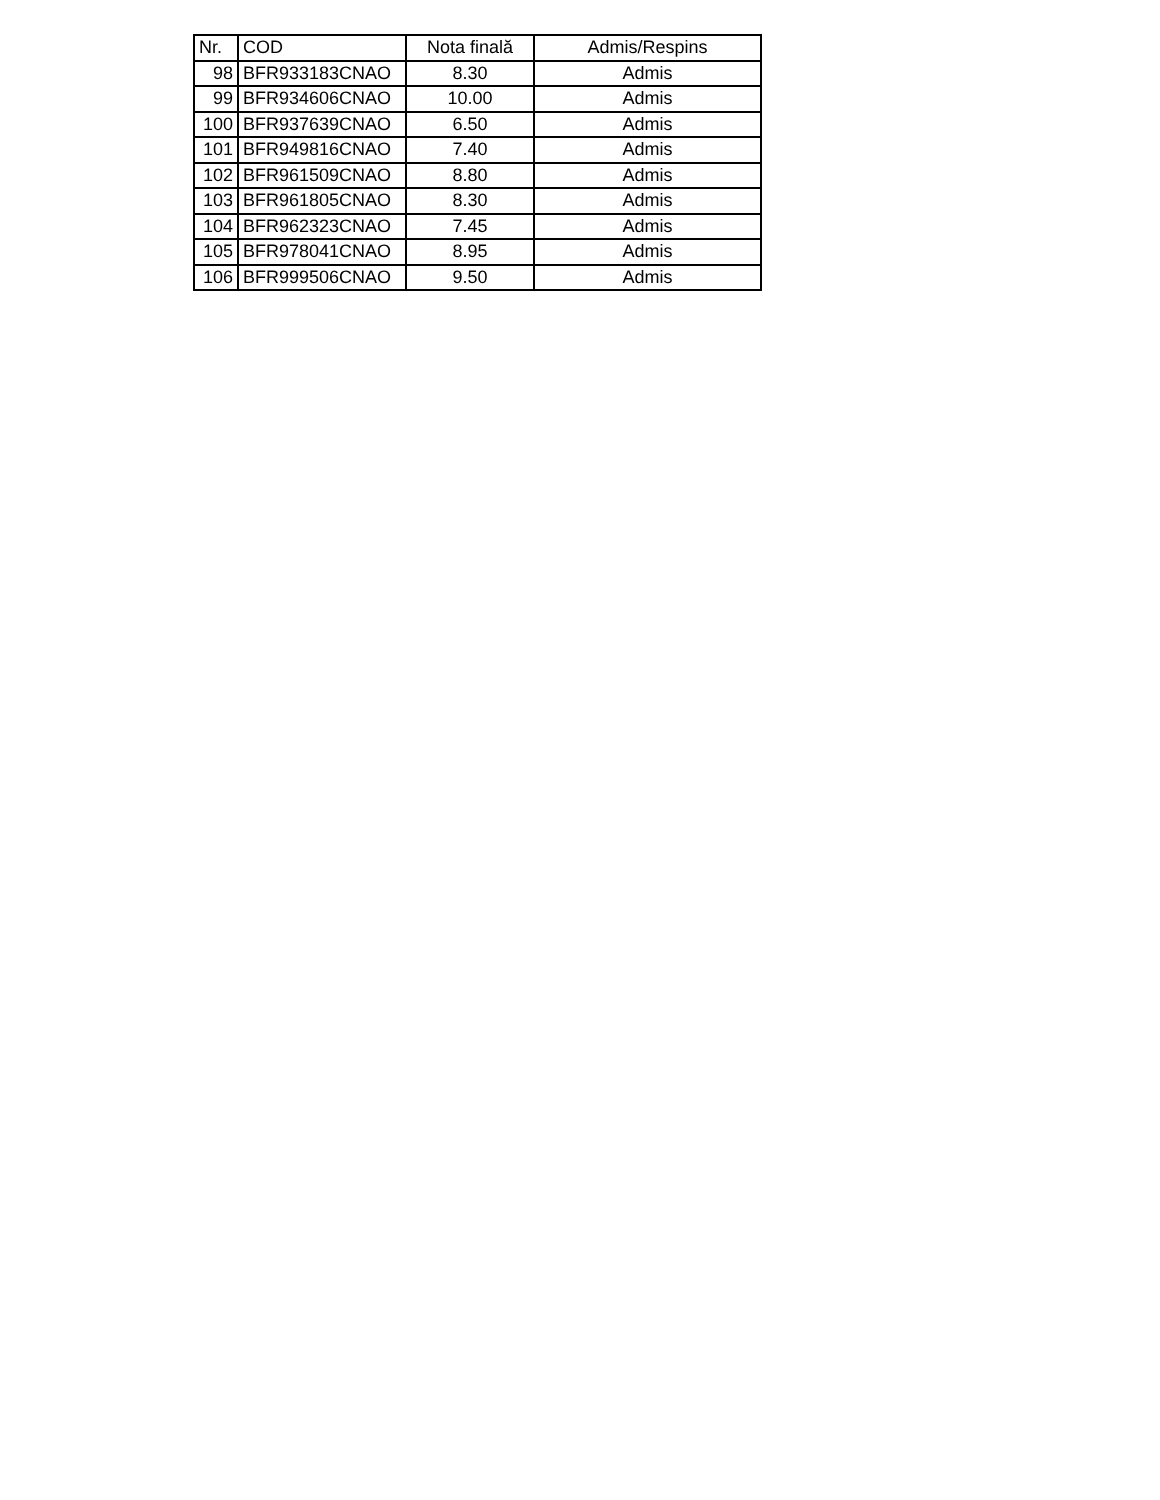| Nr. | COD | Nota finală | Admis/Respins |
| --- | --- | --- | --- |
| 98 | BFR933183CNAO | 8.30 | Admis |
| 99 | BFR934606CNAO | 10.00 | Admis |
| 100 | BFR937639CNAO | 6.50 | Admis |
| 101 | BFR949816CNAO | 7.40 | Admis |
| 102 | BFR961509CNAO | 8.80 | Admis |
| 103 | BFR961805CNAO | 8.30 | Admis |
| 104 | BFR962323CNAO | 7.45 | Admis |
| 105 | BFR978041CNAO | 8.95 | Admis |
| 106 | BFR999506CNAO | 9.50 | Admis |